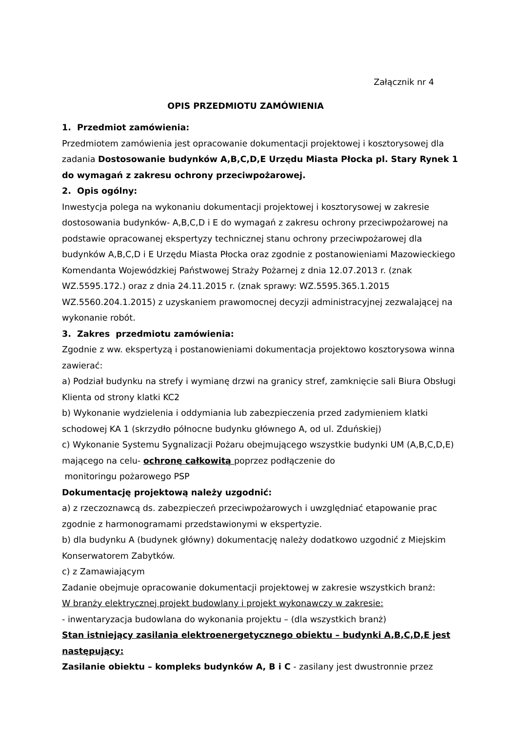Załącznik nr 4
OPIS PRZEDMIOTU ZAMÓWIENIA
1. Przedmiot zamówienia:
Przedmiotem zamówienia jest opracowanie dokumentacji projektowej i kosztorysowej dla zadania Dostosowanie budynków A,B,C,D,E Urzędu Miasta Płocka pl. Stary Rynek 1 do wymagań z zakresu ochrony przeciwpożarowej.
2. Opis ogólny:
Inwestycja polega na wykonaniu dokumentacji projektowej i kosztorysowej w zakresie dostosowania budynków- A,B,C,D i E do wymagań z zakresu ochrony przeciwpożarowej na podstawie opracowanej ekspertyzy technicznej stanu ochrony przeciwpożarowej dla budynków A,B,C,D i E Urzędu Miasta Płocka oraz zgodnie z postanowieniami Mazowieckiego Komendanta Wojewódzkiej Państwowej Straży Pożarnej z dnia 12.07.2013 r. (znak WZ.5595.172.) oraz z dnia 24.11.2015 r. (znak sprawy: WZ.5595.365.1.2015 WZ.5560.204.1.2015) z uzyskaniem prawomocnej decyzji administracyjnej zezwalającej na wykonanie robót.
3. Zakres przedmiotu zamówienia:
Zgodnie z ww. ekspertyzą i postanowieniami dokumentacja projektowo kosztorysowa winna zawierać:
a) Podział budynku na strefy i wymianę drzwi na granicy stref, zamknięcie sali Biura Obsługi Klienta od strony klatki KC2
b) Wykonanie wydzielenia i oddymiania lub zabezpieczenia przed zadymieniem klatki schodowej KA 1 (skrzydło północne budynku głównego A, od ul. Zduńskiej)
c) Wykonanie Systemu Sygnalizacji Pożaru obejmującego wszystkie budynki UM (A,B,C,D,E) mającego na celu- ochronę całkowitą poprzez podłączenie do
monitoringu pożarowego PSP
Dokumentację projektową należy uzgodnić:
a) z rzeczoznawcą ds. zabezpieczeń przeciwpożarowych i uwzględniać etapowanie prac zgodnie z harmonogramami przedstawionymi w ekspertyzie.
b) dla budynku A (budynek główny) dokumentację należy dodatkowo uzgodnić z Miejskim Konserwatorem Zabytków.
c) z Zamawiającym
Zadanie obejmuje opracowanie dokumentacji projektowej w zakresie wszystkich branż:
W branży elektrycznej projekt budowlany i projekt wykonawczy w zakresie:
- inwentaryzacja budowlana do wykonania projektu – (dla wszystkich branż)
Stan istniejący zasilania elektroenergetycznego obiektu – budynki A,B,C,D,E jest następujący:
Zasilanie obiektu – kompleks budynków A, B i C - zasilany jest dwustronnie przez